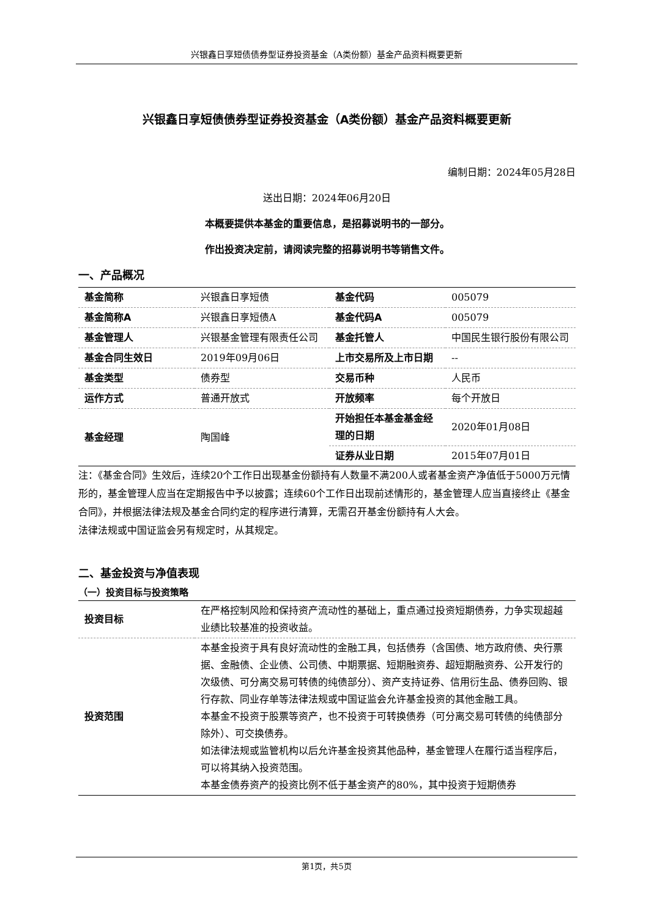兴银鑫日享短债债券型证券投资基金（A类份额）基金产品资料概要更新
兴银鑫日享短债债券型证券投资基金（A类份额）基金产品资料概要更新
编制日期：2024年05月28日
送出日期：2024年06月20日
本概要提供本基金的重要信息，是招募说明书的一部分。
作出投资决定前，请阅读完整的招募说明书等销售文件。
一、产品概况
| 基金简称 | 兴银鑫日享短债 | 基金代码 | 005079 |
| 基金简称A | 兴银鑫日享短债A | 基金代码A | 005079 |
| 基金管理人 | 兴银基金管理有限责任公司 | 基金托管人 | 中国民生银行股份有限公司 |
| 基金合同生效日 | 2019年09月06日 | 上市交易所及上市日期 | -- |
| 基金类型 | 债券型 | 交易币种 | 人民币 |
| 运作方式 | 普通开放式 | 开放频率 | 每个开放日 |
| 基金经理 | 陶国峰 | 开始担任本基金基金经理的日期 | 2020年01月08日 |
| | | 证券从业日期 | 2015年07月01日 |
注：《基金合同》生效后，连续20个工作日出现基金份额持有人数量不满200人或者基金资产净值低于5000万元情形的，基金管理人应当在定期报告中予以披露；连续60个工作日出现前述情形的，基金管理人应当直接终止《基金合同》，并根据法律法规及基金合同约定的程序进行清算，无需召开基金份额持有人大会。
法律法规或中国证监会另有规定时，从其规定。
二、基金投资与净值表现
（一）投资目标与投资策略
| 投资目标 | 在严格控制风险和保持资产流动性的基础上，重点通过投资短期债券，力争实现超越业绩比较基准的投资收益。 |
| 投资范围 | 本基金投资于具有良好流动性的金融工具，包括债券（含国债、地方政府债、央行票据、金融债、企业债、公司债、中期票据、短期融资券、超短期融资券、公开发行的次级债、可分离交易可转债的纯债部分）、资产支持证券、信用衍生品、债券回购、银行存款、同业存单等法律法规或中国证监会允许基金投资的其他金融工具。 本基金不投资于股票等资产，也不投资于可转换债券（可分离交易可转债的纯债部分除外）、可交换债券。 如法律法规或监管机构以后允许基金投资其他品种，基金管理人在履行适当程序后，可以将其纳入投资范围。 本基金债券资产的投资比例不低于基金资产的80%，其中投资于短期债券 |
第1页，共5页